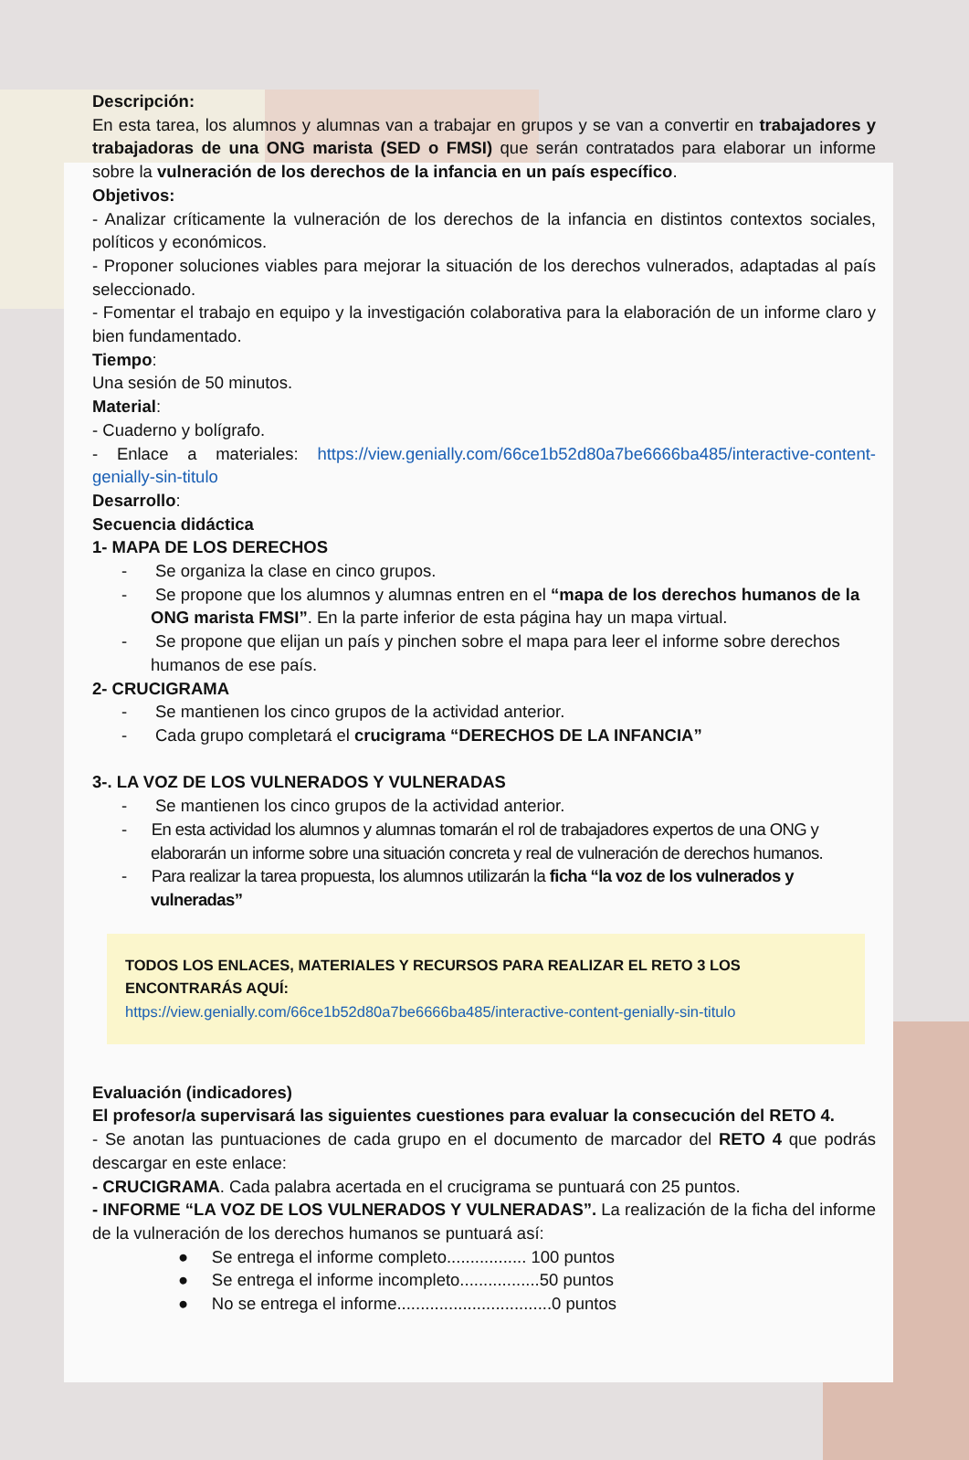Descripción:
En esta tarea, los alumnos y alumnas van a trabajar en grupos y se van a convertir en trabajadores y trabajadoras de una ONG marista (SED o FMSI) que serán contratados para elaborar un informe sobre la vulneración de los derechos de la infancia en un país específico.
Objetivos:
- Analizar críticamente la vulneración de los derechos de la infancia en distintos contextos sociales, políticos y económicos.
- Proponer soluciones viables para mejorar la situación de los derechos vulnerados, adaptadas al país seleccionado.
- Fomentar el trabajo en equipo y la investigación colaborativa para la elaboración de un informe claro y bien fundamentado.
Tiempo:
Una sesión de 50 minutos.
Material:
- Cuaderno y bolígrafo.
- Enlace a materiales: https://view.genially.com/66ce1b52d80a7be6666ba485/interactive-content-genially-sin-titulo
Desarrollo:
Secuencia didáctica
1- MAPA DE LOS DERECHOS
- Se organiza la clase en cinco grupos.
- Se propone que los alumnos y alumnas entren en el “mapa de los derechos humanos de la ONG marista FMSI”. En la parte inferior de esta página hay un mapa virtual.
- Se propone que elijan un país y pinchen sobre el mapa para leer el informe sobre derechos humanos de ese país.
2- CRUCIGRAMA
- Se mantienen los cinco grupos de la actividad anterior.
- Cada grupo completará el crucigrama “DERECHOS DE LA INFANCIA”
3-. LA VOZ DE LOS VULNERADOS Y VULNERADAS
- Se mantienen los cinco grupos de la actividad anterior.
- En esta actividad los alumnos y alumnas tomarán el rol de trabajadores expertos de una ONG y elaborarán un informe sobre una situación concreta y real de vulneración de derechos humanos.
- Para realizar la tarea propuesta, los alumnos utilizarán la ficha “la voz de los vulnerados y vulneradas”
TODOS LOS ENLACES, MATERIALES Y RECURSOS PARA REALIZAR EL RETO 3 LOS ENCONTRARÁS AQUÍ:
https://view.genially.com/66ce1b52d80a7be6666ba485/interactive-content-genially-sin-titulo
Evaluación (indicadores)
El profesor/a supervisará las siguientes cuestiones para evaluar la consecución del RETO 4.
- Se anotan las puntuaciones de cada grupo en el documento de marcador del RETO 4 que podrás descargar en este enlace:
- CRUCIGRAMA. Cada palabra acertada en el crucigrama se puntuará con 25 puntos.
- INFORME “LA VOZ DE LOS VULNERADOS Y VULNERADAS”. La realización de la ficha del informe de la vulneración de los derechos humanos se puntuará así:
● Se entrega el informe completo................. 100 puntos
● Se entrega el informe incompleto.................50 puntos
● No se entrega el informe.................................0 puntos